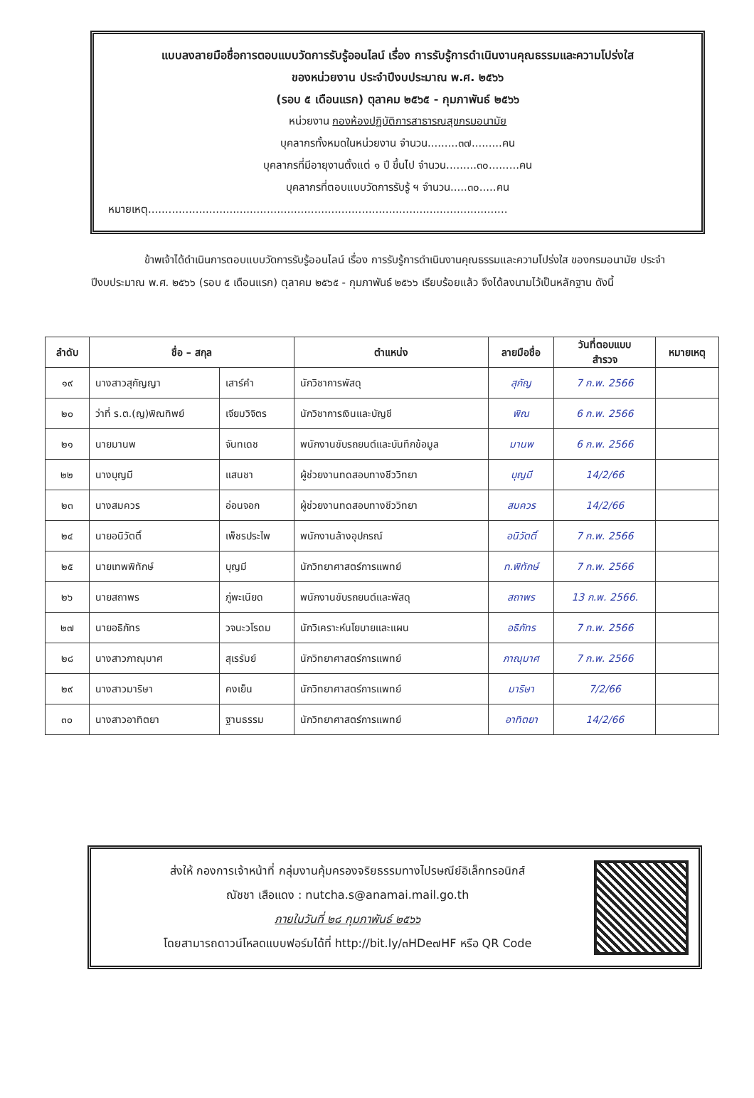แบบลงลายมือชื่อการตอบแบบวัดการรับรู้ออนไลน์ เรื่อง การรับรู้การดำเนินงานคุณธรรมและความโปร่งใส
ของหน่วยงาน ประจำปีงบประมาณ พ.ศ. ๒๕๖๖
(รอบ ๕ เดือนแรก) ตุลาคม ๒๕๖๕ - กุมภาพันธ์ ๒๕๖๖
หน่วยงาน กองห้องปฏิบัติการสาธารณสุขกรมอนามัย
บุคลากรทั้งหมดในหน่วยงาน จำนวน.........๓๗.........คน
บุคลากรที่มีอายุงานตั้งแต่ ๑ ปี ขึ้นไป จำนวน.........๓๐.........คน
บุคลากรที่ตอบแบบวัดการรับรู้ ฯ จำนวน.....๓๐.....คน
หมายเหตุ..........................................................................................................
ข้าพเจ้าได้ดำเนินการตอบแบบวัดการรับรู้ออนไลน์ เรื่อง การรับรู้การดำเนินงานคุณธรรมและความโปร่งใส ของกรมอนามัย ประจำปีงบประมาณ พ.ศ. ๒๕๖๖ (รอบ ๕ เดือนแรก) ตุลาคม ๒๕๖๕ - กุมภาพันธ์ ๒๕๖๖ เรียบร้อยแล้ว จึงได้ลงนามไว้เป็นหลักฐาน ดังนี้
| ลำดับ | ชื่อ – สกุล | | ตำแหน่ง | ลายมือชื่อ | วันที่ตอบแบบ สำรวจ | หมายเหตุ |
| --- | --- | --- | --- | --- | --- | --- |
| ๑๙ | นางสาวสุกัญญา | เสาร์คำ | นักวิชาการพัสดุ | สุกัญ | 7 ก.พ. 2566 | |
| ๒๐ | ว่าที่ ร.ต.(ญ)พิณทิพย์ | เจียมวิจิตร | นักวิชาการเงินและบัญชี | พิณ | 6 ก.พ. 2566 | |
| ๒๑ | นายมานพ | จันทเดช | พนักงานขับรถยนต์และบันทึกข้อมูล | มานพ | 6 ก.พ. 2566 | |
| ๒๒ | นางบุญมี | แสนชา | ผู้ช่วยงานทดสอบทางชีววิทยา | บุญมี | 14/2/66 | |
| ๒๓ | นางสมควร | อ่อนจอก | ผู้ช่วยงานทดสอบทางชีววิทยา | สมควร | 14/2/66 | |
| ๒๔ | นายอนิวัตติ์ | เพ็ชรประไพ | พนักงานล้างอุปกรณ์ | อนิวัตติ์ | 7 ก.พ. 2566 | |
| ๒๕ | นายเทพพิทักษ์ | บุญมี | นักวิทยาศาสตร์การแพทย์ | ท.พิทักษ์ | 7 ก.พ. 2566 | |
| ๒๖ | นายสถาพร | ภู่พะเนียด | พนักงานขับรถยนต์และพัสดุ | สถาพร | 13 ก.พ. 2566. | |
| ๒๗ | นายอธิภัทร | วจนะวโรดม | นักวิเคราะห์นโยบายและแผน | อธิภัทร | 7 ก.พ. 2566 | |
| ๒๘ | นางสาวภาณุมาศ | สุเรรัมย์ | นักวิทยาศาสตร์การแพทย์ | ภาณุมาศ | 7 ก.พ. 2566 | |
| ๒๙ | นางสาวมาริษา | คงเย็น | นักวิทยาศาสตร์การแพทย์ | มาริษา | 7/2/66 | |
| ๓๐ | นางสาวอาทิตยา | ฐานธรรม | นักวิทยาศาสตร์การแพทย์ | อาทิตยา | 14/2/66 | |
ส่งให้ กองการเจ้าหน้าที่ กลุ่มงานคุ้มครองจริยธรรมทางไปรษณีย์อิเล็กทรอนิกส์
ณัชชา เสือแดง : nutcha.s@anamai.mail.go.th
ภายในวันที่ ๒๘ กุมภาพันธ์ ๒๕๖๖
โดยสามารถดาวน์โหลดแบบฟอร์มได้ที่ http://bit.ly/๓HDe๗HF หรือ QR Code